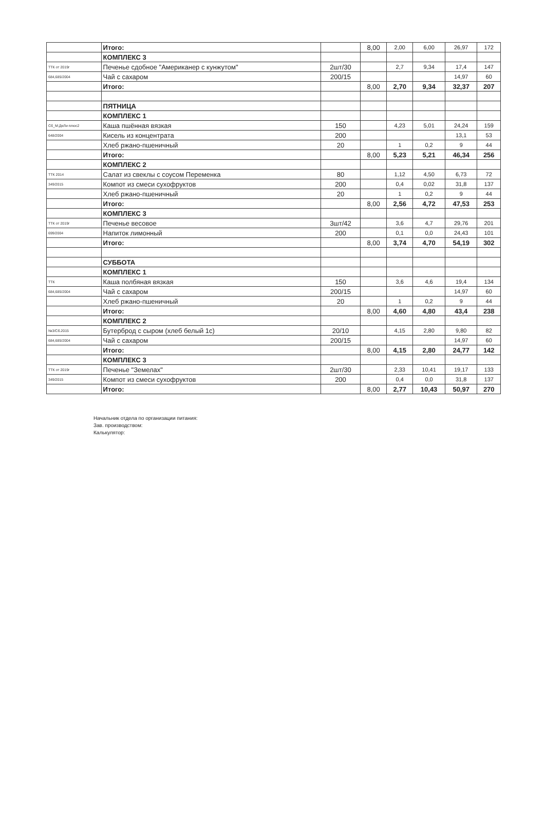| | Итого: | | 8,00 | 2,00 | 6,00 | 26,97 | 172 |
| | КОМПЛЕКС 3 | | | | | | |
| ТТК от 2019г | Печенье сдобное "Американер с кунжутом" | 2шт/30 | | 2,7 | 9,34 | 17,4 | 147 |
| 684,685/2004 | Чай с сахаром | 200/15 | | | | 14,97 | 60 |
| | Итого: | | 8,00 | 2,70 | 9,34 | 32,37 | 207 |
| | ПЯТНИЦА | | | | | | |
| | КОМПЛЕКС 1 | | | | | | |
| Сб_М:ДеЛи плюс2 | Каша пшённая вязкая | 150 | | 4,23 | 5,01 | 24,24 | 159 |
| 648/2004 | Кисель из концентрата | 200 | | | | 13,1 | 53 |
| | Хлеб ржано-пшеничный | 20 | | 1 | 0,2 | 9 | 44 |
| | Итого: | | 8,00 | 5,23 | 5,21 | 46,34 | 256 |
| | КОМПЛЕКС 2 | | | | | | |
| ТТК 2014 | Салат из свеклы с соусом Переменка | 80 | | 1,12 | 4,50 | 6,73 | 72 |
| 349/2015 | Компот из смеси сухофруктов | 200 | | 0,4 | 0,02 | 31,8 | 137 |
| | Хлеб ржано-пшеничный | 20 | | 1 | 0,2 | 9 | 44 |
| | Итого: | | 8,00 | 2,56 | 4,72 | 47,53 | 253 |
| | КОМПЛЕКС 3 | | | | | | |
| ТТК от 2019г | Печенье весовое | 3шт/42 | | 3,6 | 4,7 | 29,76 | 201 |
| 699/2004 | Напиток лимонный | 200 | | 0,1 | 0,0 | 24,43 | 101 |
| | Итого: | | 8,00 | 3,74 | 4,70 | 54,19 | 302 |
| | СУББОТА | | | | | | |
| | КОМПЛЕКС 1 | | | | | | |
| ТТК | Каша полбяная вязкая | 150 | | 3,6 | 4,6 | 19,4 | 134 |
| 684,685/2004 | Чай с сахаром | 200/15 | | | | 14,97 | 60 |
| | Хлеб ржано-пшеничный | 20 | | 1 | 0,2 | 9 | 44 |
| | Итого: | | 8,00 | 4,60 | 4,80 | 43,4 | 238 |
| | КОМПЛЕКС 2 | | | | | | |
| №3/Сб.2015 | Бутерброд с сыром (хлеб белый 1с) | 20/10 | | 4,15 | 2,80 | 9,80 | 82 |
| 684,685/2004 | Чай с сахаром | 200/15 | | | | 14,97 | 60 |
| | Итого: | | 8,00 | 4,15 | 2,80 | 24,77 | 142 |
| | КОМПЛЕКС 3 | | | | | | |
| ТТК от 2019г | Печенье "Земелах" | 2шт/30 | | 2,33 | 10,41 | 19,17 | 133 |
| 349/2015 | Компот из смеси сухофруктов | 200 | | 0,4 | 0,0 | 31,8 | 137 |
| | Итого: | | 8,00 | 2,77 | 10,43 | 50,97 | 270 |
Начальник отдела по организации питания:
Зав. производством:
Калькулятор: